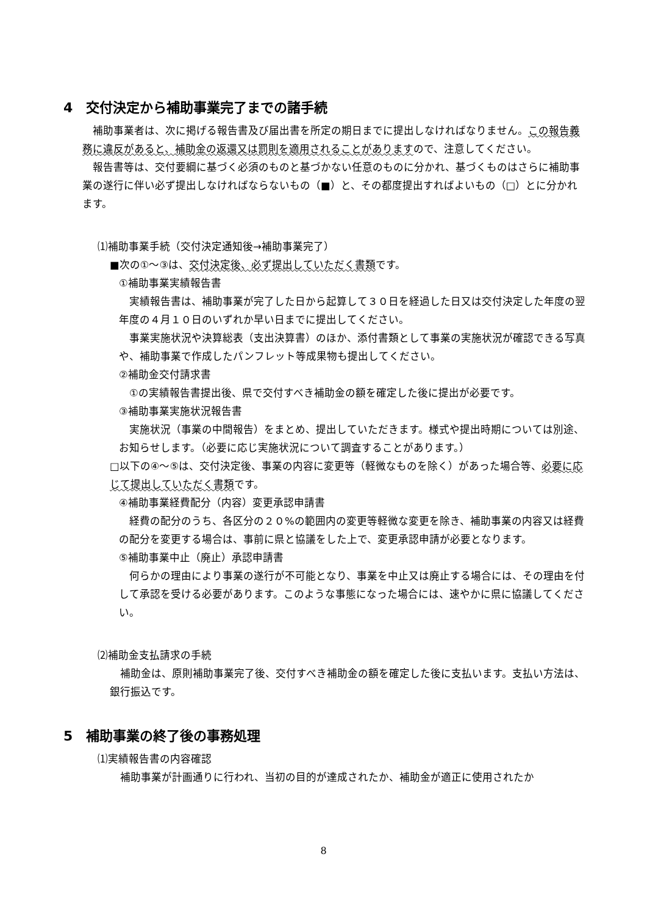4　交付決定から補助事業完了までの諸手続
　補助事業者は、次に掲げる報告書及び届出書を所定の期日までに提出しなければなりません。この報告義務に違反があると、補助金の返還又は罰則を適用されることがありますので、注意してください。
　報告書等は、交付要綱に基づく必須のものと基づかない任意のものに分かれ、基づくものはさらに補助事業の遂行に伴い必ず提出しなければならないもの（■）と、その都度提出すればよいもの（□）とに分かれます。
⑴補助事業手続（交付決定通知後→補助事業完了）
■次の①～③は、交付決定後、必ず提出していただく書類です。
①補助事業実績報告書
　実績報告書は、補助事業が完了した日から起算して３０日を経過した日又は交付決定した年度の翌年度の４月１０日のいずれか早い日までに提出してください。
　事業実施状況や決算総表（支出決算書）のほか、添付書類として事業の実施状況が確認できる写真や、補助事業で作成したパンフレット等成果物も提出してください。
②補助金交付請求書
　①の実績報告書提出後、県で交付すべき補助金の額を確定した後に提出が必要です。
③補助事業実施状況報告書
　実施状況（事業の中間報告）をまとめ、提出していただきます。様式や提出時期については別途、お知らせします。（必要に応じ実施状況について調査することがあります。）
□以下の④～⑤は、交付決定後、事業の内容に変更等（軽微なものを除く）があった場合等、必要に応じて提出していただく書類です。
④補助事業経費配分（内容）変更承認申請書
　経費の配分のうち、各区分の２０%の範囲内の変更等軽微な変更を除き、補助事業の内容又は経費の配分を変更する場合は、事前に県と協議をした上で、変更承認申請が必要となります。
⑤補助事業中止（廃止）承認申請書
　何らかの理由により事業の遂行が不可能となり、事業を中止又は廃止する場合には、その理由を付して承認を受ける必要があります。このような事態になった場合には、速やかに県に協議してください。
⑵補助金支払請求の手続
　補助金は、原則補助事業完了後、交付すべき補助金の額を確定した後に支払います。支払い方法は、銀行振込です。
5　補助事業の終了後の事務処理
⑴実績報告書の内容確認
　補助事業が計画通りに行われ、当初の目的が達成されたか、補助金が適正に使用されたか
8